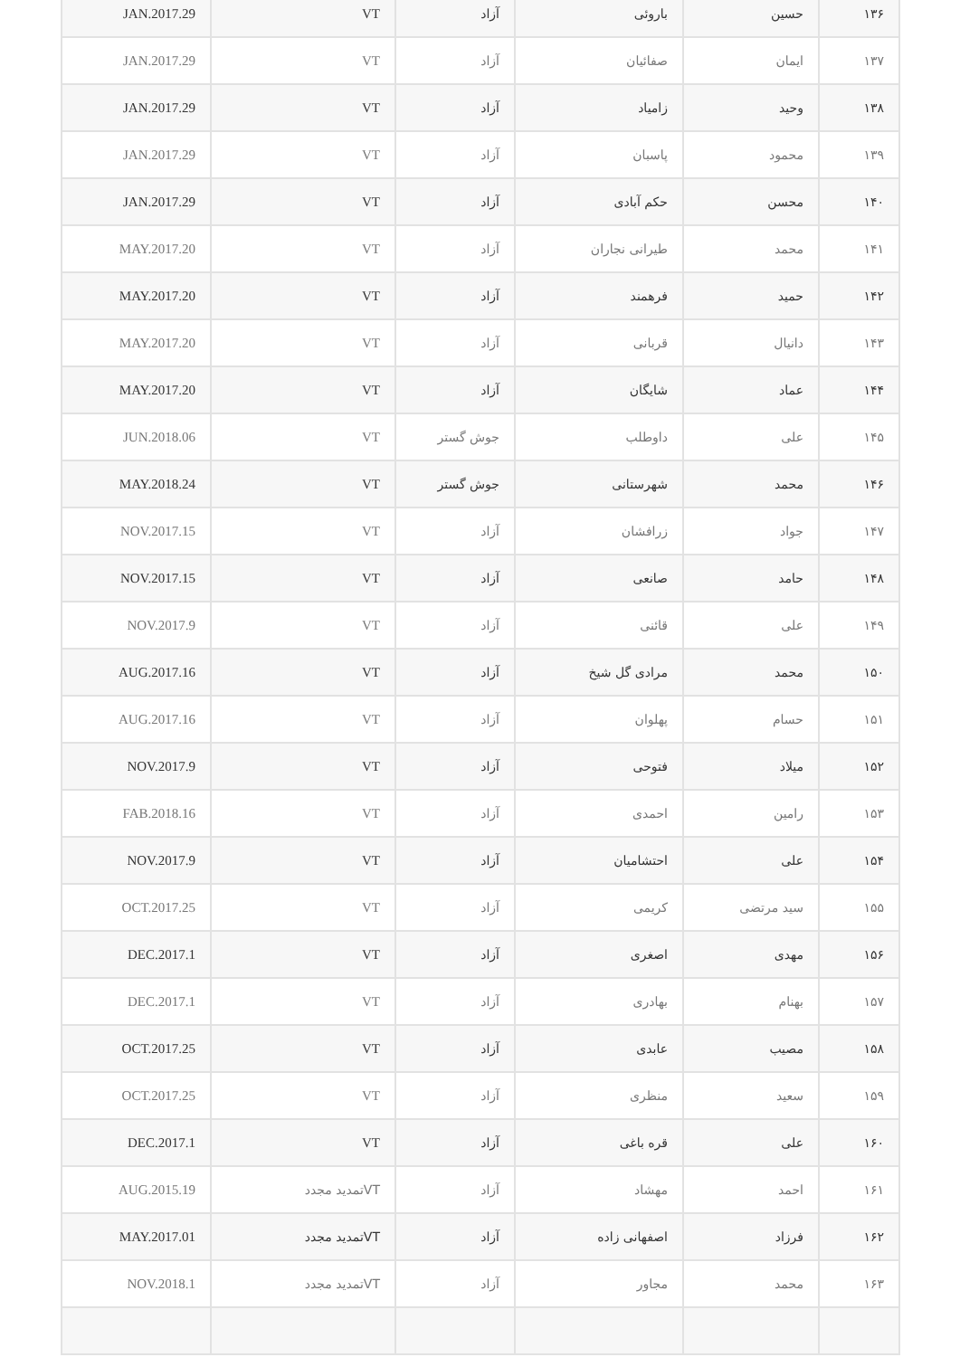| ۱۳۶ | حسین | باروئی | آزاد | VT | JAN.2017.29 |
| ۱۳۷ | ایمان | صفائیان | آزاد | VT | JAN.2017.29 |
| ۱۳۸ | وحید | زامیاد | آزاد | VT | JAN.2017.29 |
| ۱۳۹ | محمود | پاسبان | آزاد | VT | JAN.2017.29 |
| ۱۴۰ | محسن | حکم آبادی | آزاد | VT | JAN.2017.29 |
| ۱۴۱ | محمد | طیرانی نجاران | آزاد | VT | MAY.2017.20 |
| ۱۴۲ | حمید | فرهمند | آزاد | VT | MAY.2017.20 |
| ۱۴۳ | دانیال | قربانی | آزاد | VT | MAY.2017.20 |
| ۱۴۴ | عماد | شایگان | آزاد | VT | MAY.2017.20 |
| ۱۴۵ | علی | داوطلب | جوش گستر | VT | JUN.2018.06 |
| ۱۴۶ | محمد | شهرستانی | جوش گستر | VT | MAY.2018.24 |
| ۱۴۷ | جواد | زرافشان | آزاد | VT | NOV.2017.15 |
| ۱۴۸ | حامد | صانعی | آزاد | VT | NOV.2017.15 |
| ۱۴۹ | علی | قائنی | آزاد | VT | NOV.2017.9 |
| ۱۵۰ | محمد | مرادی گل شیخ | آزاد | VT | AUG.2017.16 |
| ۱۵۱ | حسام | پهلوان | آزاد | VT | AUG.2017.16 |
| ۱۵۲ | میلاد | فتوحی | آزاد | VT | NOV.2017.9 |
| ۱۵۳ | رامین | احمدی | آزاد | VT | FAB.2018.16 |
| ۱۵۴ | علی | احتشامیان | آزاد | VT | NOV.2017.9 |
| ۱۵۵ | سید مرتضی | کریمی | آزاد | VT | OCT.2017.25 |
| ۱۵۶ | مهدی | اصغری | آزاد | VT | DEC.2017.1 |
| ۱۵۷ | بهنام | بهادری | آزاد | VT | DEC.2017.1 |
| ۱۵۸ | مصیب | عابدی | آزاد | VT | OCT.2017.25 |
| ۱۵۹ | سعید | منظری | آزاد | VT | OCT.2017.25 |
| ۱۶۰ | علی | قره باغی | آزاد | VT | DEC.2017.1 |
| ۱۶۱ | احمد | مهشاد | آزاد | VTتمدید مجدد | AUG.2015.19 |
| ۱۶۲ | فرزاد | اصفهانی زاده | آزاد | VTتمدید مجدد | MAY.2017.01 |
| ۱۶۳ | محمد | مجاور | آزاد | VTتمدید مجدد | NOV.2018.1 |